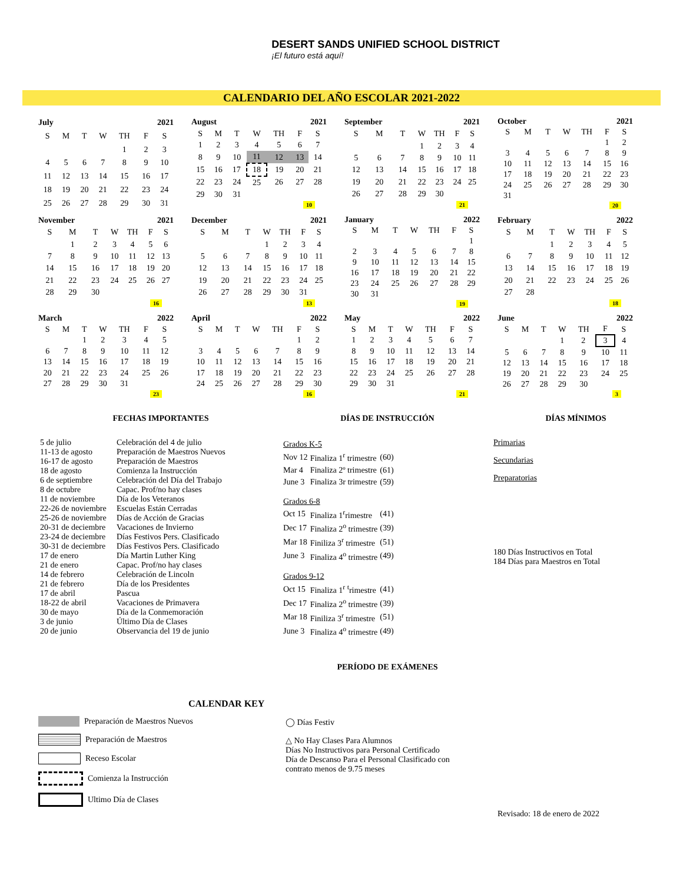DESERT SANDS UNIFIED SCHOOL DISTRICT ¡El futuro está aquí!
CALENDARIO DEL AÑO ESCOLAR 2021-2022
| July | | | 2021 | | | |
| --- | --- | --- | --- | --- | --- | --- |
| S | M | T | W | TH | F | S |
| | | | | 1 | 2 | 3 |
| 4 | 5 | 6 | 7 | 8 | 9 | 10 |
| 11 | 12 | 13 | 14 | 15 | 16 | 17 |
| 18 | 19 | 20 | 21 | 22 | 23 | 24 |
| 25 | 26 | 27 | 28 | 29 | 30 | 31 |
| August | | | 2021 | | | |
| --- | --- | --- | --- | --- | --- | --- |
| S | M | T | W | TH | F | S |
| 1 | 2 | 3 | 4 | 5 | 6 | 7 |
| 8 | 9 | 10 | 11 | 12 | 13 | 14 |
| 15 | 16 | 17 | 18 | 19 | 20 | 21 |
| 22 | 23 | 24 | 25 | 26 | 27 | 28 |
| 29 | 30 | 31 | | | | |
| 10 | | | | | | |
| September | | | 2021 | | | |
| --- | --- | --- | --- | --- | --- | --- |
| S | M | T | W | TH | F | S |
| | | | 1 | 2 | 3 | 4 |
| 5 | 6 | 7 | 8 | 9 | 10 | 11 |
| 12 | 13 | 14 | 15 | 16 | 17 | 18 |
| 19 | 20 | 21 | 22 | 23 | 24 | 25 |
| 26 | 27 | 28 | 29 | 30 | | |
| 21 | | | | | | |
| October | | | 2021 | | | |
| --- | --- | --- | --- | --- | --- | --- |
| S | M | T | W | TH | F | S |
| | | | | | 1 | 2 |
| 3 | 4 | 5 | 6 | 7 | 8 | 9 |
| 10 | 11 | 12 | 13 | 14 | 15 | 16 |
| 17 | 18 | 19 | 20 | 21 | 22 | 23 |
| 24 | 25 | 26 | 27 | 28 | 29 | 30 |
| 31 | | | | | | |
| 20 | | | | | | |
| November | | | 2021 | | | |
| --- | --- | --- | --- | --- | --- | --- |
| S | M | T | W | TH | F | S |
| | 1 | 2 | 3 | 4 | 5 | 6 |
| 7 | 8 | 9 | 10 | 11 | 12 | 13 |
| 14 | 15 | 16 | 17 | 18 | 19 | 20 |
| 21 | 22 | 23 | 24 | 25 | 26 | 27 |
| 28 | 29 | 30 | | | | |
| 16 | | | | | | |
| December | | | 2021 | | | |
| --- | --- | --- | --- | --- | --- | --- |
| S | M | T | W | TH | F | S |
| | | | 1 | 2 | 3 | 4 |
| 5 | 6 | 7 | 8 | 9 | 10 | 11 |
| 12 | 13 | 14 | 15 | 16 | 17 | 18 |
| 19 | 20 | 21 | 22 | 23 | 24 | 25 |
| 26 | 27 | 28 | 29 | 30 | 31 | |
| 13 | | | | | | |
| January | | | 2022 | | | |
| --- | --- | --- | --- | --- | --- | --- |
| S | M | T | W | TH | F | S |
| | | | | | | 1 |
| 2 | 3 | 4 | 5 | 6 | 7 | 8 |
| 9 | 10 | 11 | 12 | 13 | 14 | 15 |
| 16 | 17 | 18 | 19 | 20 | 21 | 22 |
| 23 | 24 | 25 | 26 | 27 | 28 | 29 |
| 30 | 31 | | | | | |
| 19 | | | | | | |
| February | | | 2022 | | | |
| --- | --- | --- | --- | --- | --- | --- |
| S | M | T | W | TH | F | S |
| | | 1 | 2 | 3 | 4 | 5 |
| 6 | 7 | 8 | 9 | 10 | 11 | 12 |
| 13 | 14 | 15 | 16 | 17 | 18 | 19 |
| 20 | 21 | 22 | 23 | 24 | 25 | 26 |
| 27 | 28 | | | | | |
| 18 | | | | | | |
| March | | | 2022 | | | |
| --- | --- | --- | --- | --- | --- | --- |
| S | M | T | W | TH | F | S |
| | | 1 | 2 | 3 | 4 | 5 |
| 6 | 7 | 8 | 9 | 10 | 11 | 12 |
| 13 | 14 | 15 | 16 | 17 | 18 | 19 |
| 20 | 21 | 22 | 23 | 24 | 25 | 26 |
| 27 | 28 | 29 | 30 | 31 | | |
| 23 | | | | | | |
| April | | | 2022 | | | |
| --- | --- | --- | --- | --- | --- | --- |
| S | M | T | W | TH | F | S |
| | | | | | 1 | 2 |
| 3 | 4 | 5 | 6 | 7 | 8 | 9 |
| 10 | 11 | 12 | 13 | 14 | 15 | 16 |
| 17 | 18 | 19 | 20 | 21 | 22 | 23 |
| 24 | 25 | 26 | 27 | 28 | 29 | 30 |
| 16 | | | | | | |
| May | | | 2022 | | | |
| --- | --- | --- | --- | --- | --- | --- |
| S | M | T | W | TH | F | S |
| 1 | 2 | 3 | 4 | 5 | 6 | 7 |
| 8 | 9 | 10 | 11 | 12 | 13 | 14 |
| 15 | 16 | 17 | 18 | 19 | 20 | 21 |
| 22 | 23 | 24 | 25 | 26 | 27 | 28 |
| 29 | 30 | 31 | | | | |
| 21 | | | | | | |
| June | | | 2022 | | | |
| --- | --- | --- | --- | --- | --- | --- |
| S | M | T | W | TH | F | S |
| | | | 1 | 2 | 3 | 4 |
| 5 | 6 | 7 | 8 | 9 | 10 | 11 |
| 12 | 13 | 14 | 15 | 16 | 17 | 18 |
| 19 | 20 | 21 | 22 | 23 | 24 | 25 |
| 26 | 27 | 28 | 29 | 30 | | |
| 3 | | | | | | |
FECHAS IMPORTANTES
5 de julio Celebración del 4 de julio
11-13 de agosto Preparación de Maestros Nuevos
16-17 de agosto Preparación de Maestros
18 de agosto Comienza la Instrucción
6 de septiembre Celebración del Día del Trabajo
8 de octubre Capac. Prof/no hay clases
11 de noviembre Día de los Veteranos
22-26 de noviembre Escuelas Están Cerradas
25-26 de noviembre Días de Acción de Gracias
20-31 de deciembre Vacaciones de Invierno
23-24 de deciembre Días Festivos Pers. Clasificado
30-31 de deciembre Días Festivos Pers. Clasificado
17 de enero Día Martin Luther King
21 de enero Capac. Prof/no hay clases
14 de febrero Celebración de Lincoln
21 de febrero Día de los Presidentes
17 de abril Pascua
18-22 de abril Vacaciones de Primavera
30 de mayo Día de la Conmemoración
3 de junio Último Día de Clases
20 de junio Observancia del 19 de junio
DÍAS DE INSTRUCCIÓN
| Grados K-5 | | |
| Nov 12 | Finaliza 1<sup>r</sup> trimestre | (60) |
| Mar 4 | Finaliza 2º trimestre | (61) |
| June 3 | Finaliza 3r trimestre | (59) |
| Grados 6-8 | | |
| Oct 15 | Finaliza 1<sup>r</sup>rimestre | (41) |
| Dec 17 | Finaliza 2<sup>o</sup> trimestre | (39) |
| Mar 18 | Finiliza 3<sup>r</sup> trimestre | (51) |
| June 3 | Finaliza 4<sup>o</sup> trimestre | (49) |
| Grados 9-12 | | |
| Oct 15 | Finaliza 1<sup>r</sup> <sup>t</sup>rimestre | (41) |
| Dec 17 | Finaliza 2<sup>o</sup> trimestre | (39) |
| Mar 18 | Finiliza 3<sup>r</sup> trimestre | (51) |
| June 3 | Finaliza 4<sup>o</sup> trimestre | (49) |
PERÍODO DE EXÁMENES
DÍAS MÍNIMOS
Primarias
Secundarias
Preparatorias
180 Días Instructivos en Total
184 Días para Maestros en Total
CALENDAR KEY
Preparación de Maestros Nuevos
Preparación de Maestros
Receso Escolar
Comienza la Instrucción
Ultimo Día de Clases
◯ Días Festiv
△ No Hay Clases Para Alumnos
Días No Instructivos para Personal Certificado
Día de Descanso Para el Personal Clasificado con
contrato menos de 9.75 meses
Revisado: 18 de enero de 2022